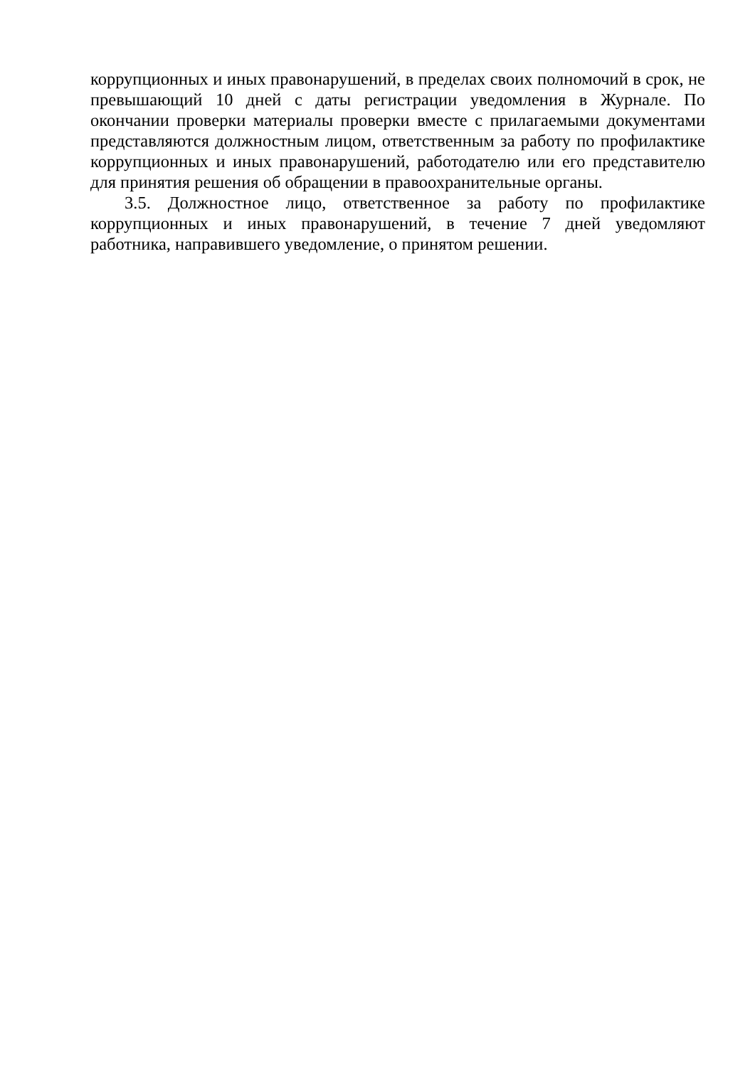коррупционных и иных правонарушений, в пределах своих полномочий в срок, не превышающий 10 дней с даты регистрации уведомления в Журнале. По окончании проверки материалы проверки вместе с прилагаемыми документами представляются должностным лицом, ответственным за работу по профилактике коррупционных и иных правонарушений, работодателю или его представителю для принятия решения об обращении в правоохранительные органы.
3.5. Должностное лицо, ответственное за работу по профилактике коррупционных и иных правонарушений, в течение 7 дней уведомляют работника, направившего уведомление, о принятом решении.